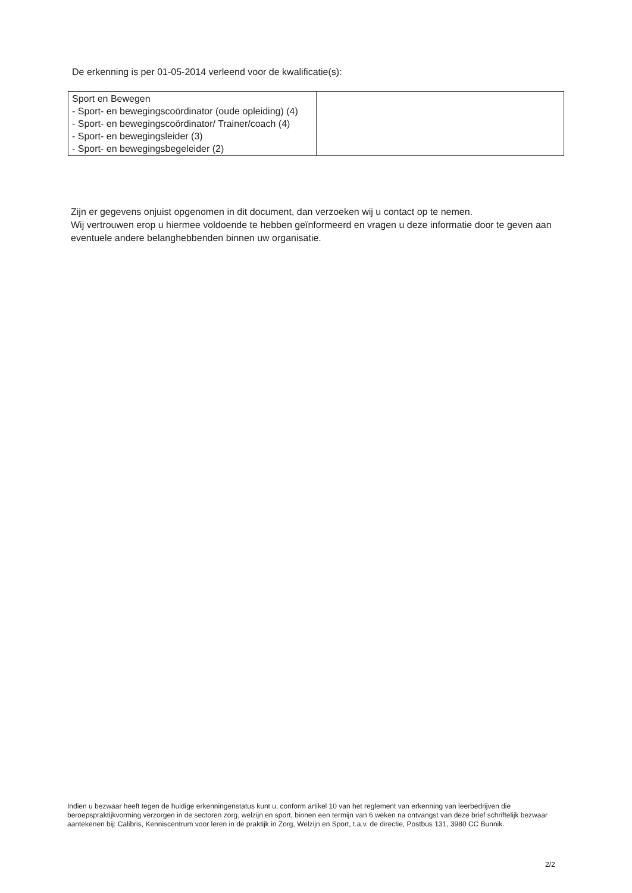De erkenning is per 01-05-2014 verleend voor de kwalificatie(s):
| Sport en Bewegen - Sport- en bewegingscoördinator (oude opleiding) (4) - Sport- en bewegingscoördinator/ Trainer/coach (4) - Sport- en bewegingsleider (3) - Sport- en bewegingsbegeleider (2) | |
Zijn er gegevens onjuist opgenomen in dit document, dan verzoeken wij u contact op te nemen.
Wij vertrouwen erop u hiermee voldoende te hebben geïnformeerd en vragen u deze informatie door te geven aan eventuele andere belanghebbenden binnen uw organisatie.
Indien u bezwaar heeft tegen de huidige erkenningenstatus kunt u, conform artikel 10 van het reglement van erkenning van leerbedrijven die beroepspraktijkvorming verzorgen in de sectoren zorg, welzijn en sport, binnen een termijn van 6 weken na ontvangst van deze brief schriftelijk bezwaar aantekenen bij: Calibris, Kenniscentrum voor leren in de praktijk in Zorg, Welzijn en Sport, t.a.v. de directie, Postbus 131, 3980 CC Bunnik.
2/2